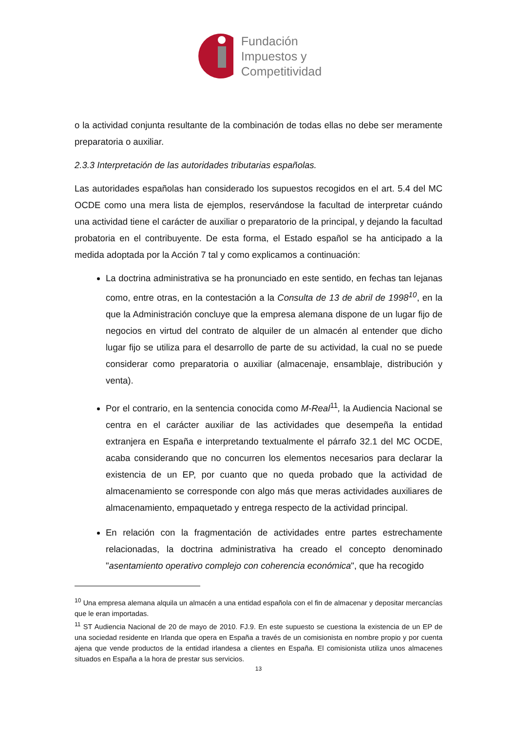Fundación
Impuestos y
Competitividad
o la actividad conjunta resultante de la combinación de todas ellas no debe ser meramente preparatoria o auxiliar.
2.3.3 Interpretación de las autoridades tributarias españolas.
Las autoridades españolas han considerado los supuestos recogidos en el art. 5.4 del MC OCDE como una mera lista de ejemplos, reservándose la facultad de interpretar cuándo una actividad tiene el carácter de auxiliar o preparatorio de la principal, y dejando la facultad probatoria en el contribuyente. De esta forma, el Estado español se ha anticipado a la medida adoptada por la Acción 7 tal y como explicamos a continuación:
La doctrina administrativa se ha pronunciado en este sentido, en fechas tan lejanas como, entre otras, en la contestación a la Consulta de 13 de abril de 1998<sup>10</sup>, en la que la Administración concluye que la empresa alemana dispone de un lugar fijo de negocios en virtud del contrato de alquiler de un almacén al entender que dicho lugar fijo se utiliza para el desarrollo de parte de su actividad, la cual no se puede considerar como preparatoria o auxiliar (almacenaje, ensamblaje, distribución y venta).
Por el contrario, en la sentencia conocida como M-Real<sup>11</sup>, la Audiencia Nacional se centra en el carácter auxiliar de las actividades que desempeña la entidad extranjera en España e interpretando textualmente el párrafo 32.1 del MC OCDE, acaba considerando que no concurren los elementos necesarios para declarar la existencia de un EP, por cuanto que no queda probado que la actividad de almacenamiento se corresponde con algo más que meras actividades auxiliares de almacenamiento, empaquetado y entrega respecto de la actividad principal.
En relación con la fragmentación de actividades entre partes estrechamente relacionadas, la doctrina administrativa ha creado el concepto denominado "asentamiento operativo complejo con coherencia económica", que ha recogido
<sup>10</sup> Una empresa alemana alquila un almacén a una entidad española con el fin de almacenar y depositar mercancías que le eran importadas.
<sup>11</sup> ST Audiencia Nacional de 20 de mayo de 2010. FJ.9. En este supuesto se cuestiona la existencia de un EP de una sociedad residente en Irlanda que opera en España a través de un comisionista en nombre propio y por cuenta ajena que vende productos de la entidad irlandesa a clientes en España. El comisionista utiliza unos almacenes situados en España a la hora de prestar sus servicios.
13